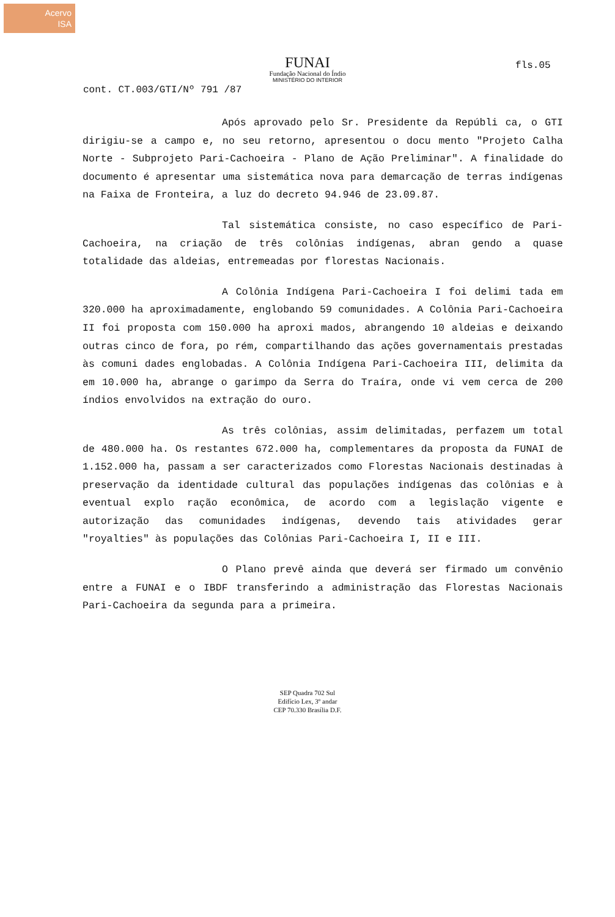Acervo
ISA
fls.05
FUNAI
Fundação Nacional do Índio
MINISTÉRIO DO INTERIOR
cont. CT.003/GTI/Nº 791 /87
Após aprovado pelo Sr. Presidente da Repúbli ca, o GTI dirigiu-se a campo e, no seu retorno, apresentou o docu mento "Projeto Calha Norte - Subprojeto Pari-Cachoeira - Plano de Ação Preliminar". A finalidade do documento é apresentar uma sistemática nova para demarcação de terras indígenas na Faixa de Fronteira, a luz do decreto 94.946 de 23.09.87.
Tal sistemática consiste, no caso específico de Pari-Cachoeira, na criação de três colônias indígenas, abran gendo a quase totalidade das aldeias, entremeadas por florestas Nacionais.
A Colônia Indígena Pari-Cachoeira I foi delimi tada em 320.000 ha aproximadamente, englobando 59 comunidades. A Colônia Pari-Cachoeira II foi proposta com 150.000 ha aproxi mados, abrangendo 10 aldeias e deixando outras cinco de fora, po rém, compartilhando das ações governamentais prestadas às comuni dades englobadas. A Colônia Indígena Pari-Cachoeira III, delimita da em 10.000 ha, abrange o garimpo da Serra do Traíra, onde vi vem cerca de 200 índios envolvidos na extração do ouro.
As três colônias, assim delimitadas, perfazem um total de 480.000 ha. Os restantes 672.000 ha, complementares da proposta da FUNAI de 1.152.000 ha, passam a ser caracterizados como Florestas Nacionais destinadas à preservação da identidade cultural das populações indígenas das colônias e à eventual explo ração econômica, de acordo com a legislação vigente e autorização das comunidades indígenas, devendo tais atividades gerar "royalties" às populações das Colônias Pari-Cachoeira I, II e III.
O Plano prevê ainda que deverá ser firmado um convênio entre a FUNAI e o IBDF transferindo a administração das Florestas Nacionais Pari-Cachoeira da segunda para a primeira.
SEP Quadra 702 Sul
Edifício Lex, 3º andar
CEP 70.330 Brasília D.F.